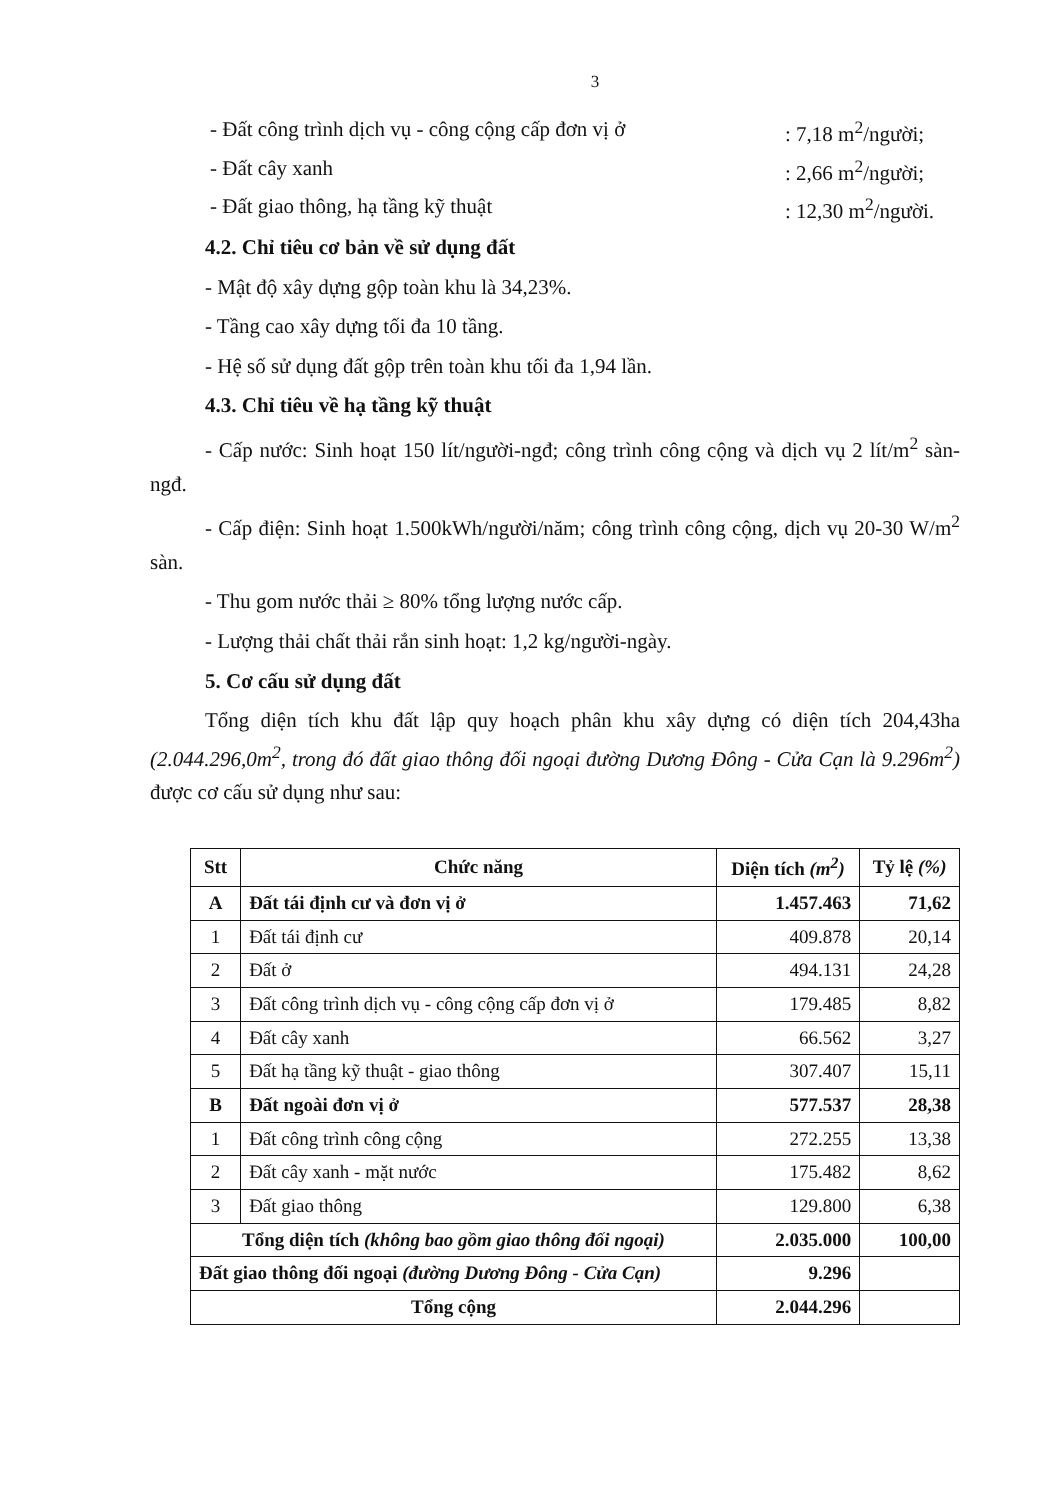3
- Đất công trình dịch vụ - công cộng cấp đơn vị ở: 7,18 m<sup>2</sup>/người;
- Đất cây xanh: 2,66 m<sup>2</sup>/người;
- Đất giao thông, hạ tầng kỹ thuật: 12,30 m<sup>2</sup>/người.
4.2. Chỉ tiêu cơ bản về sử dụng đất
- Mật độ xây dựng gộp toàn khu là 34,23%.
- Tầng cao xây dựng tối đa 10 tầng.
- Hệ số sử dụng đất gộp trên toàn khu tối đa 1,94 lần.
4.3. Chỉ tiêu về hạ tầng kỹ thuật
- Cấp nước: Sinh hoạt 150 lít/người-ngđ; công trình công cộng và dịch vụ 2 lít/m<sup>2</sup> sàn-ngđ.
- Cấp điện: Sinh hoạt 1.500kWh/người/năm; công trình công cộng, dịch vụ 20-30 W/m<sup>2</sup> sàn.
- Thu gom nước thải ≥ 80% tổng lượng nước cấp.
- Lượng thải chất thải rắn sinh hoạt: 1,2 kg/người-ngày.
5. Cơ cấu sử dụng đất
Tổng diện tích khu đất lập quy hoạch phân khu xây dựng có diện tích 204,43ha (2.044.296,0m<sup>2</sup>, trong đó đất giao thông đối ngoại đường Dương Đông - Cửa Cạn là 9.296m<sup>2</sup>) được cơ cấu sử dụng như sau:
| Stt | Chức năng | Diện tích (m<sup>2</sup>) | Tỷ lệ (%) |
| --- | --- | --- | --- |
| A | Đất tái định cư và đơn vị ở | 1.457.463 | 71,62 |
| 1 | Đất tái định cư | 409.878 | 20,14 |
| 2 | Đất ở | 494.131 | 24,28 |
| 3 | Đất công trình dịch vụ - công cộng cấp đơn vị ở | 179.485 | 8,82 |
| 4 | Đất cây xanh | 66.562 | 3,27 |
| 5 | Đất hạ tầng kỹ thuật - giao thông | 307.407 | 15,11 |
| B | Đất ngoài đơn vị ở | 577.537 | 28,38 |
| 1 | Đất công trình công cộng | 272.255 | 13,38 |
| 2 | Đất cây xanh - mặt nước | 175.482 | 8,62 |
| 3 | Đất giao thông | 129.800 | 6,38 |
| Tổng diện tích (không bao gồm giao thông đối ngoại) | | 2.035.000 | 100,00 |
| Đất giao thông đối ngoại (đường Dương Đông - Cửa Cạn) | | 9.296 | |
| Tổng cộng | | 2.044.296 | |